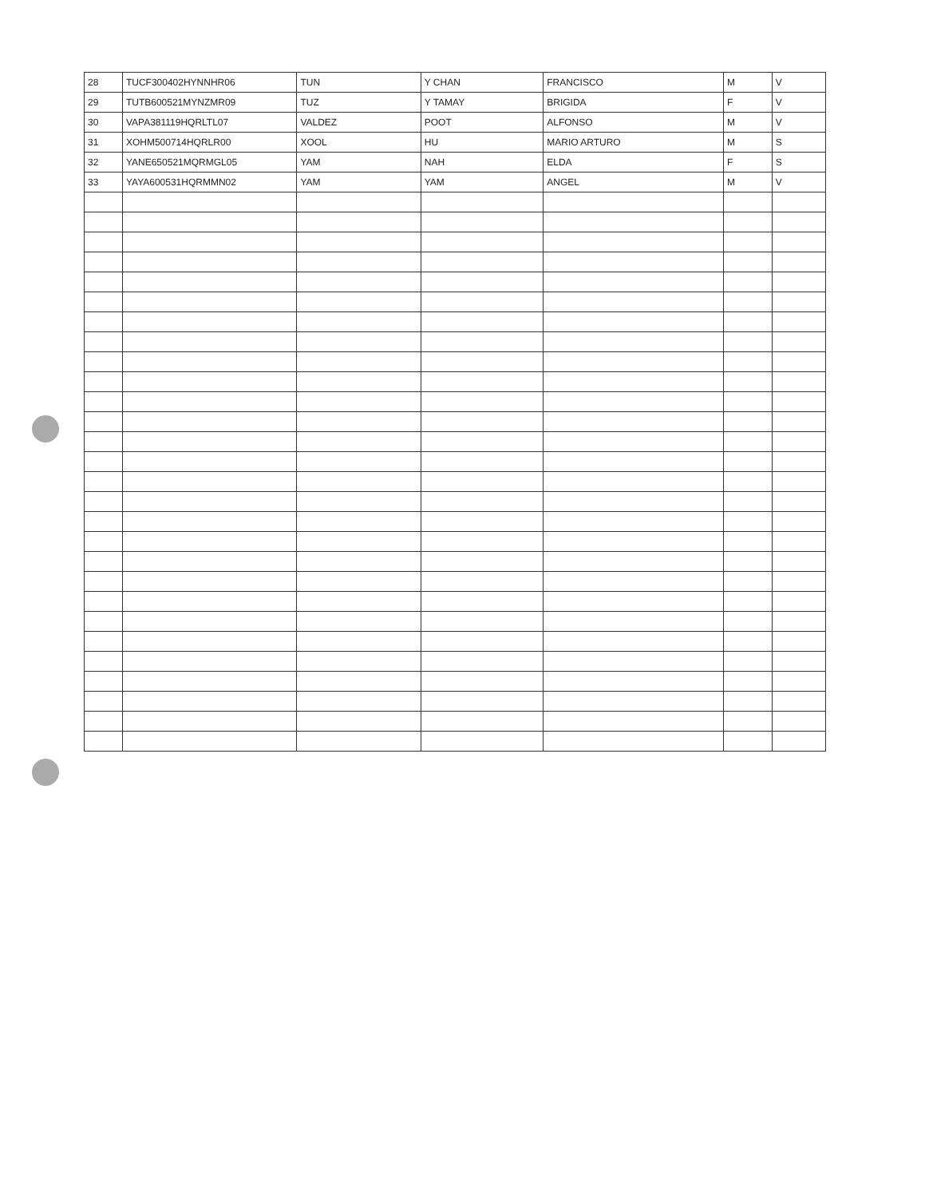| 28 | TUCF300402HYNNHR06 | TUN | Y CHAN | FRANCISCO | M | V |
| 29 | TUTB600521MYNZMR09 | TUZ | Y TAMAY | BRIGIDA | F | V |
| 30 | VAPA381119HQRLTL07 | VALDEZ | POOT | ALFONSO | M | V |
| 31 | XOHM500714HQRLR00 | XOOL | HU | MARIO ARTURO | M | S |
| 32 | YANE650521MQRMGL05 | YAM | NAH | ELDA | F | S |
| 33 | YAYA600531HQRMMN02 | YAM | YAM | ANGEL | M | V |